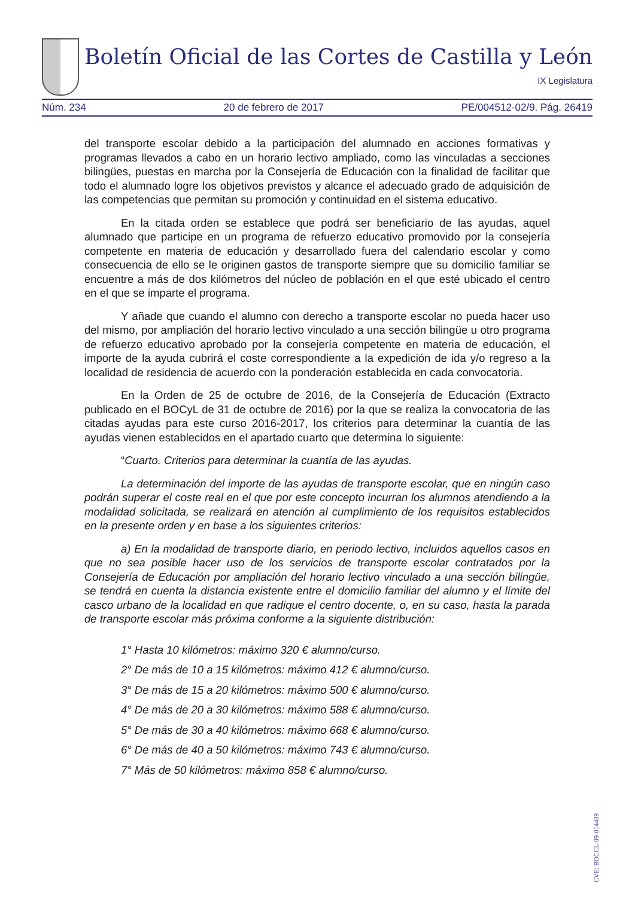Boletín Oficial de las Cortes de Castilla y León
IX Legislatura
Núm. 234 20 de febrero de 2017 PE/004512-02/9. Pág. 26419
del transporte escolar debido a la participación del alumnado en acciones formativas y programas llevados a cabo en un horario lectivo ampliado, como las vinculadas a secciones bilingües, puestas en marcha por la Consejería de Educación con la finalidad de facilitar que todo el alumnado logre los objetivos previstos y alcance el adecuado grado de adquisición de las competencias que permitan su promoción y continuidad en el sistema educativo.
En la citada orden se establece que podrá ser beneficiario de las ayudas, aquel alumnado que participe en un programa de refuerzo educativo promovido por la consejería competente en materia de educación y desarrollado fuera del calendario escolar y como consecuencia de ello se le originen gastos de transporte siempre que su domicilio familiar se encuentre a más de dos kilómetros del núcleo de población en el que esté ubicado el centro en el que se imparte el programa.
Y añade que cuando el alumno con derecho a transporte escolar no pueda hacer uso del mismo, por ampliación del horario lectivo vinculado a una sección bilingüe u otro programa de refuerzo educativo aprobado por la consejería competente en materia de educación, el importe de la ayuda cubrirá el coste correspondiente a la expedición de ida y/o regreso a la localidad de residencia de acuerdo con la ponderación establecida en cada convocatoria.
En la Orden de 25 de octubre de 2016, de la Consejería de Educación (Extracto publicado en el BOCyL de 31 de octubre de 2016) por la que se realiza la convocatoria de las citadas ayudas para este curso 2016-2017, los criterios para determinar la cuantía de las ayudas vienen establecidos en el apartado cuarto que determina lo siguiente:
“Cuarto. Criterios para determinar la cuantía de las ayudas.
La determinación del importe de las ayudas de transporte escolar, que en ningún caso podrán superar el coste real en el que por este concepto incurran los alumnos atendiendo a la modalidad solicitada, se realizará en atención al cumplimiento de los requisitos establecidos en la presente orden y en base a los siguientes criterios:
a) En la modalidad de transporte diario, en periodo lectivo, incluidos aquellos casos en que no sea posible hacer uso de los servicios de transporte escolar contratados por la Consejería de Educación por ampliación del horario lectivo vinculado a una sección bilingüe, se tendrá en cuenta la distancia existente entre el domicilio familiar del alumno y el límite del casco urbano de la localidad en que radique el centro docente, o, en su caso, hasta la parada de transporte escolar más próxima conforme a la siguiente distribución:
1° Hasta 10 kilómetros: máximo 320 € alumno/curso.
2° De más de 10 a 15 kilómetros: máximo 412 € alumno/curso.
3° De más de 15 a 20 kilómetros: máximo 500 € alumno/curso.
4° De más de 20 a 30 kilómetros: máximo 588 € alumno/curso.
5° De más de 30 a 40 kilómetros: máximo 668 € alumno/curso.
6° De más de 40 a 50 kilómetros: máximo 743 € alumno/curso.
7° Más de 50 kilómetros: máximo 858 € alumno/curso.
CVE: BOCCL-09-014439